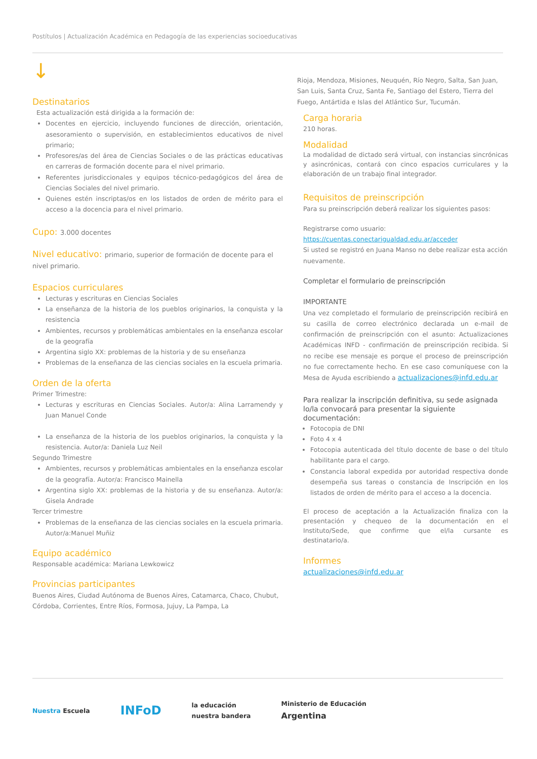Postítulos | Actualización Académica en Pedagogía de las experiencias socioeducativas
↓
Destinatarios
Esta actualización está dirigida a la formación de:
Docentes en ejercicio, incluyendo funciones de dirección, orientación, asesoramiento o supervisión, en establecimientos educativos de nivel primario;
Profesores/as del área de Ciencias Sociales o de las prácticas educativas en carreras de formación docente para el nivel primario.
Referentes jurisdiccionales y equipos técnico-pedagógicos del área de Ciencias Sociales del nivel primario.
Quienes estén inscriptas/os en los listados de orden de mérito para el acceso a la docencia para el nivel primario.
Cupo: 3.000 docentes
Nivel educativo: primario, superior de formación de docente para el nivel primario.
Espacios curriculares
Lecturas y escrituras en Ciencias Sociales
La enseñanza de la historia de los pueblos originarios, la conquista y la resistencia
Ambientes, recursos y problemáticas ambientales en la enseñanza escolar de la geografía
Argentina siglo XX: problemas de la historia y de su enseñanza
Problemas de la enseñanza de las ciencias sociales en la escuela primaria.
Orden de la oferta
Primer Trimestre:
Lecturas y escrituras en Ciencias Sociales. Autor/a: Alina Larramendy y Juan Manuel Conde
La enseñanza de la historia de los pueblos originarios, la conquista y la resistencia. Autor/a: Daniela Luz Neil
Segundo Trimestre
Ambientes, recursos y problemáticas ambientales en la enseñanza escolar de la geografía. Autor/a: Francisco Mainella
Argentina siglo XX: problemas de la historia y de su enseñanza. Autor/a: Gisela Andrade
Tercer trimestre
Problemas de la enseñanza de las ciencias sociales en la escuela primaria. Autor/a:Manuel Muñiz
Equipo académico
Responsable académica: Mariana Lewkowicz
Provincias participantes
Buenos Aires, Ciudad Autónoma de Buenos Aires, Catamarca, Chaco, Chubut, Córdoba, Corrientes, Entre Ríos, Formosa, Jujuy, La Pampa, La
Rioja, Mendoza, Misiones, Neuquén, Río Negro, Salta, San Juan, San Luis, Santa Cruz, Santa Fe, Santiago del Estero, Tierra del Fuego, Antártida e Islas del Atlántico Sur, Tucumán.
Carga horaria
210 horas.
Modalidad
La modalidad de dictado será virtual, con instancias sincrónicas y asincrónicas, contará con cinco espacios curriculares y la elaboración de un trabajo final integrador.
Requisitos de preinscripción
Para su preinscripción deberá realizar los siguientes pasos:
Registrarse como usuario:
https://cuentas.conectarigualdad.edu.ar/acceder
Si usted se registró en Juana Manso no debe realizar esta acción nuevamente.
Completar el formulario de preinscripción
IMPORTANTE
Una vez completado el formulario de preinscripción recibirá en su casilla de correo electrónico declarada un e-mail de confirmación de preinscripción con el asunto: Actualizaciones Académicas INFD - confirmación de preinscripción recibida. Si no recibe ese mensaje es porque el proceso de preinscripción no fue correctamente hecho. En ese caso comuníquese con la Mesa de Ayuda escribiendo a actualizaciones@infd.edu.ar
Para realizar la inscripción definitiva, su sede asignada lo/la convocará para presentar la siguiente documentación:
Fotocopia de DNI
Foto 4 x 4
Fotocopia autenticada del título docente de base o del título habilitante para el cargo.
Constancia laboral expedida por autoridad respectiva donde desempeña sus tareas o constancia de Inscripción en los listados de orden de mérito para el acceso a la docencia.
El proceso de aceptación a la Actualización finaliza con la presentación y chequeo de la documentación en el Instituto/Sede, que confirme que el/la cursante es destinatario/a.
Informes
actualizaciones@infd.edu.ar
Nuestra Escuela
INFoD
la educación
nuestra bandera
Ministerio de Educación
Argentina